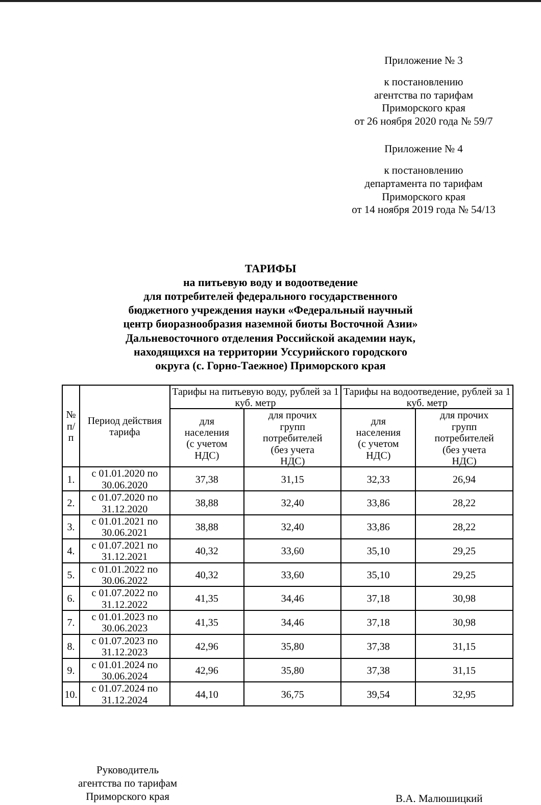Приложение № 3
к постановлению
агентства по тарифам
Приморского края
от 26 ноября 2020 года № 59/7
Приложение № 4
к постановлению
департамента по тарифам
Приморского края
от 14 ноября 2019 года № 54/13
ТАРИФЫ
на питьевую воду и водоотведение
для потребителей федерального государственного
бюджетного учреждения науки «Федеральный научный
центр биоразнообразия наземной биоты Восточной Азии»
Дальневосточного отделения Российской академии наук,
находящихся на территории Уссурийского городского
округа (с. Горно-Таежное) Приморского края
| № п/п | Период действия тарифа | Тарифы на питьевую воду, рублей за 1 куб. метр | | Тарифы на водоотведение, рублей за 1 куб. метр | |
| --- | --- | --- | --- | --- | --- |
| | | для населения (с учетом НДС) | для прочих групп потребителей (без учета НДС) | для населения (с учетом НДС) | для прочих групп потребителей (без учета НДС) |
| 1. | с 01.01.2020 по 30.06.2020 | 37,38 | 31,15 | 32,33 | 26,94 |
| 2. | с 01.07.2020 по 31.12.2020 | 38,88 | 32,40 | 33,86 | 28,22 |
| 3. | с 01.01.2021 по 30.06.2021 | 38,88 | 32,40 | 33,86 | 28,22 |
| 4. | с 01.07.2021 по 31.12.2021 | 40,32 | 33,60 | 35,10 | 29,25 |
| 5. | с 01.01.2022 по 30.06.2022 | 40,32 | 33,60 | 35,10 | 29,25 |
| 6. | с 01.07.2022 по 31.12.2022 | 41,35 | 34,46 | 37,18 | 30,98 |
| 7. | с 01.01.2023 по 30.06.2023 | 41,35 | 34,46 | 37,18 | 30,98 |
| 8. | с 01.07.2023 по 31.12.2023 | 42,96 | 35,80 | 37,38 | 31,15 |
| 9. | с 01.01.2024 по 30.06.2024 | 42,96 | 35,80 | 37,38 | 31,15 |
| 10. | с 01.07.2024 по 31.12.2024 | 44,10 | 36,75 | 39,54 | 32,95 |
Руководитель
агентства по тарифам
Приморского края
В.А. Малюшицкий